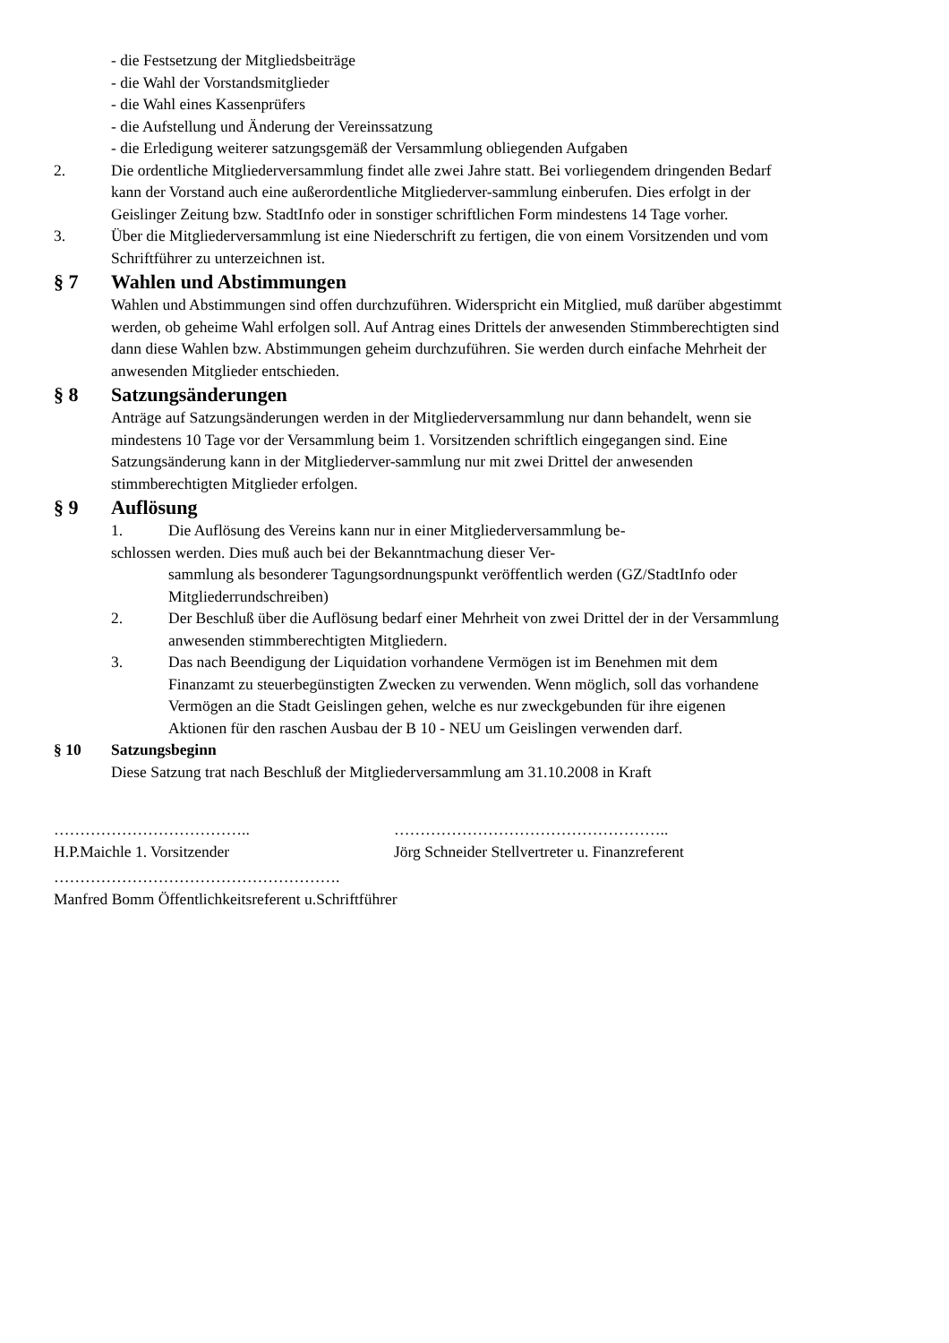- die Festsetzung der Mitgliedsbeiträge
- die Wahl der Vorstandsmitglieder
- die Wahl eines Kassenprüfers
- die Aufstellung und Änderung der Vereinssatzung
- die Erledigung weiterer satzungsgemäß der Versammlung obliegenden Aufgaben
2. Die ordentliche Mitgliederversammlung findet alle zwei Jahre statt. Bei vorliegendem dringenden Bedarf kann der Vorstand auch eine außerordentliche Mitgliederver-sammlung einberufen. Dies erfolgt in der Geislinger Zeitung bzw. StadtInfo oder in sonstiger schriftlichen Form mindestens 14 Tage vorher.
3. Über die Mitgliederversammlung ist eine Niederschrift zu fertigen, die von einem Vorsitzenden und vom Schriftführer zu unterzeichnen ist.
§ 7 Wahlen und Abstimmungen
Wahlen und Abstimmungen sind offen durchzuführen. Widerspricht ein Mitglied, muß darüber abgestimmt werden, ob geheime Wahl erfolgen soll. Auf Antrag eines Drittels der anwesenden Stimmberechtigten sind dann diese Wahlen bzw. Abstimmungen geheim durchzuführen. Sie werden durch einfache Mehrheit der anwesenden Mitglieder entschieden.
§ 8 Satzungsänderungen
Anträge auf Satzungsänderungen werden in der Mitgliederversammlung nur dann behandelt, wenn sie mindestens 10 Tage vor der Versammlung beim 1. Vorsitzenden schriftlich eingegangen sind. Eine Satzungsänderung kann in der Mitgliederver-sammlung nur mit zwei Drittel der anwesenden stimmberechtigten Mitglieder erfolgen.
§ 9 Auflösung
1. Die Auflösung des Vereins kann nur in einer Mitgliederversammlung be-
schlossen werden. Dies muß auch bei der Bekanntmachung dieser Ver-
sammlung als besonderer Tagungsordnungspunkt veröffentlich werden (GZ/StadtInfo oder Mitgliederrundschreiben)
2. Der Beschluß über die Auflösung bedarf einer Mehrheit von zwei Drittel der in der Versammlung anwesenden stimmberechtigten Mitgliedern.
3. Das nach Beendigung der Liquidation vorhandene Vermögen ist im Benehmen mit dem Finanzamt zu steuerbegünstigten Zwecken zu verwenden. Wenn möglich, soll das vorhandene Vermögen an die Stadt Geislingen gehen, welche es nur zweckgebunden für ihre eigenen Aktionen für den raschen Ausbau der B 10 - NEU um Geislingen verwenden darf.
§ 10 Satzungsbeginn
Diese Satzung trat nach Beschluß der Mitgliederversammlung am 31.10.2008 in Kraft
………………………………..
H.P.Maichle 1. Vorsitzender
……………………………………………..
Jörg Schneider Stellvertreter u. Finanzreferent
……………………………………………….
Manfred Bomm Öffentlichkeitsreferent u.Schriftführer